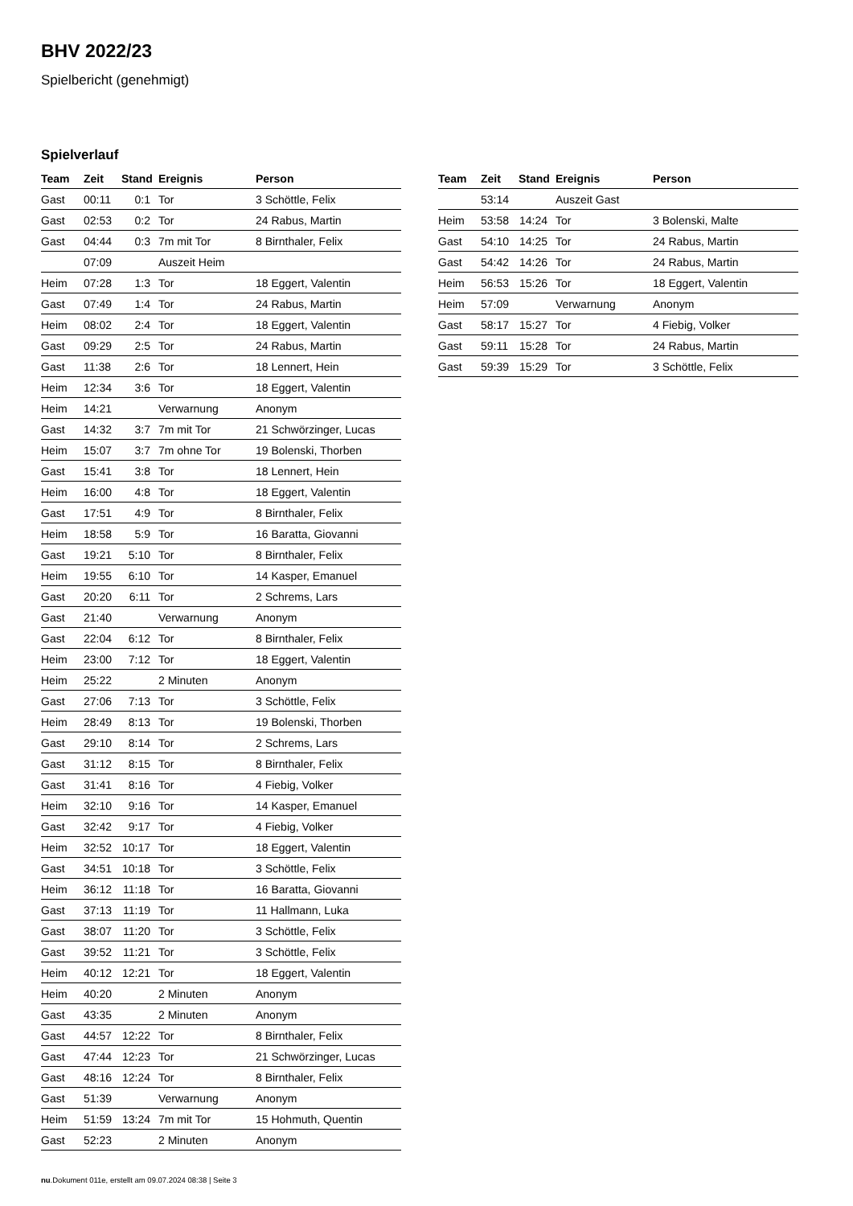BHV 2022/23
Spielbericht (genehmigt)
Spielverlauf
| Team | Zeit | Stand | Ereignis | Person |
| --- | --- | --- | --- | --- |
| Gast | 00:11 | 0:1 | Tor | 3 Schöttle, Felix |
| Gast | 02:53 | 0:2 | Tor | 24 Rabus, Martin |
| Gast | 04:44 | 0:3 | 7m mit Tor | 8 Birnthaler, Felix |
| | 07:09 | | Auszeit Heim | |
| Heim | 07:28 | 1:3 | Tor | 18 Eggert, Valentin |
| Gast | 07:49 | 1:4 | Tor | 24 Rabus, Martin |
| Heim | 08:02 | 2:4 | Tor | 18 Eggert, Valentin |
| Gast | 09:29 | 2:5 | Tor | 24 Rabus, Martin |
| Gast | 11:38 | 2:6 | Tor | 18 Lennert, Hein |
| Heim | 12:34 | 3:6 | Tor | 18 Eggert, Valentin |
| Heim | 14:21 | | Verwarnung | Anonym |
| Gast | 14:32 | 3:7 | 7m mit Tor | 21 Schwörzinger, Lucas |
| Heim | 15:07 | 3:7 | 7m ohne Tor | 19 Bolenski, Thorben |
| Gast | 15:41 | 3:8 | Tor | 18 Lennert, Hein |
| Heim | 16:00 | 4:8 | Tor | 18 Eggert, Valentin |
| Gast | 17:51 | 4:9 | Tor | 8 Birnthaler, Felix |
| Heim | 18:58 | 5:9 | Tor | 16 Baratta, Giovanni |
| Gast | 19:21 | 5:10 | Tor | 8 Birnthaler, Felix |
| Heim | 19:55 | 6:10 | Tor | 14 Kasper, Emanuel |
| Gast | 20:20 | 6:11 | Tor | 2 Schrems, Lars |
| Gast | 21:40 | | Verwarnung | Anonym |
| Gast | 22:04 | 6:12 | Tor | 8 Birnthaler, Felix |
| Heim | 23:00 | 7:12 | Tor | 18 Eggert, Valentin |
| Heim | 25:22 | | 2 Minuten | Anonym |
| Gast | 27:06 | 7:13 | Tor | 3 Schöttle, Felix |
| Heim | 28:49 | 8:13 | Tor | 19 Bolenski, Thorben |
| Gast | 29:10 | 8:14 | Tor | 2 Schrems, Lars |
| Gast | 31:12 | 8:15 | Tor | 8 Birnthaler, Felix |
| Gast | 31:41 | 8:16 | Tor | 4 Fiebig, Volker |
| Heim | 32:10 | 9:16 | Tor | 14 Kasper, Emanuel |
| Gast | 32:42 | 9:17 | Tor | 4 Fiebig, Volker |
| Heim | 32:52 | 10:17 | Tor | 18 Eggert, Valentin |
| Gast | 34:51 | 10:18 | Tor | 3 Schöttle, Felix |
| Heim | 36:12 | 11:18 | Tor | 16 Baratta, Giovanni |
| Gast | 37:13 | 11:19 | Tor | 11 Hallmann, Luka |
| Gast | 38:07 | 11:20 | Tor | 3 Schöttle, Felix |
| Gast | 39:52 | 11:21 | Tor | 3 Schöttle, Felix |
| Heim | 40:12 | 12:21 | Tor | 18 Eggert, Valentin |
| Heim | 40:20 | | 2 Minuten | Anonym |
| Gast | 43:35 | | 2 Minuten | Anonym |
| Gast | 44:57 | 12:22 | Tor | 8 Birnthaler, Felix |
| Gast | 47:44 | 12:23 | Tor | 21 Schwörzinger, Lucas |
| Gast | 48:16 | 12:24 | Tor | 8 Birnthaler, Felix |
| Gast | 51:39 | | Verwarnung | Anonym |
| Heim | 51:59 | 13:24 | 7m mit Tor | 15 Hohmuth, Quentin |
| Gast | 52:23 | | 2 Minuten | Anonym |
| Team | Zeit | Stand | Ereignis | Person |
| --- | --- | --- | --- | --- |
| | 53:14 | | Auszeit Gast | |
| Heim | 53:58 | 14:24 | Tor | 3 Bolenski, Malte |
| Gast | 54:10 | 14:25 | Tor | 24 Rabus, Martin |
| Gast | 54:42 | 14:26 | Tor | 24 Rabus, Martin |
| Heim | 56:53 | 15:26 | Tor | 18 Eggert, Valentin |
| Heim | 57:09 | | Verwarnung | Anonym |
| Gast | 58:17 | 15:27 | Tor | 4 Fiebig, Volker |
| Gast | 59:11 | 15:28 | Tor | 24 Rabus, Martin |
| Gast | 59:39 | 15:29 | Tor | 3 Schöttle, Felix |
nu.Dokument 011e, erstellt am 09.07.2024 08:38 | Seite 3